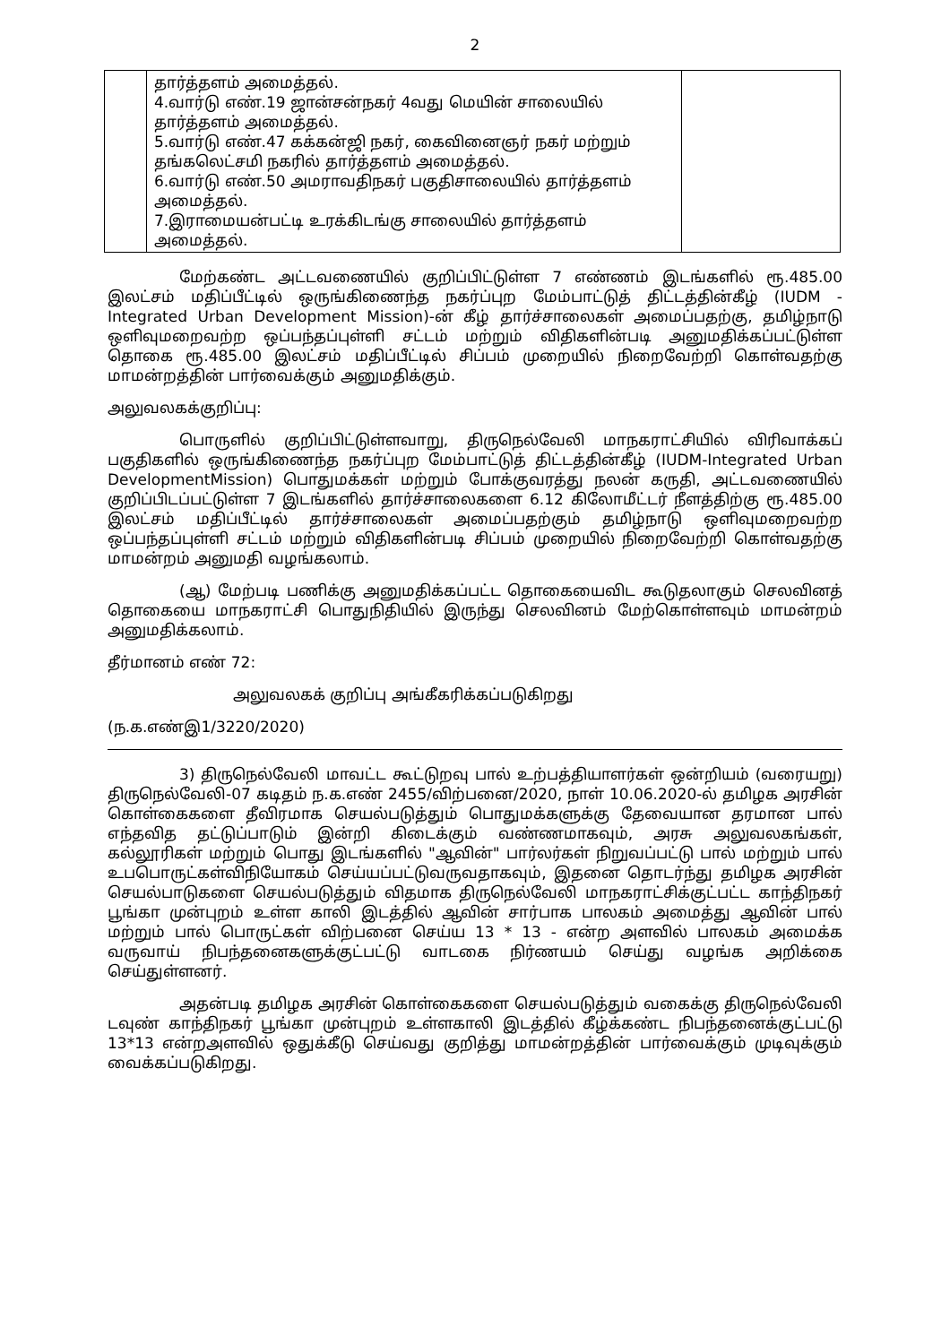2
| | தார்த்தளம் அமைத்தல். 4.வார்டு எண்.19 ஜான்சன்நகர் 4வது மெயின் சாலையில் தார்த்தளம் அமைத்தல். 5.வார்டு எண்.47 கக்கன்ஜி நகர், கைவினைஞர் நகர் மற்றும் தங்கலெட்சமி நகரில் தார்த்தளம் அமைத்தல். 6.வார்டு எண்.50 அமராவதிநகர் பகுதிசாலையில் தார்த்தளம் அமைத்தல். 7.இராமையன்பட்டி உரக்கிடங்கு சாலையில் தார்த்தளம் அமைத்தல். | |
மேற்கண்ட அட்டவணையில் குறிப்பிட்டுள்ள 7 எண்ணம் இடங்களில் ரூ.485.00 இலட்சம் மதிப்பீட்டில் ஒருங்கிணைந்த நகர்ப்புற மேம்பாட்டுத் திட்டத்தின்கீழ் (IUDM - Integrated Urban Development Mission)-ன் கீழ் தார்ச்சாலைகள் அமைப்பதற்கு, தமிழ்நாடு ஒளிவுமறைவற்ற ஒப்பந்தப்புள்ளி சட்டம் மற்றும் விதிகளின்படி அனுமதிக்கப்பட்டுள்ள தொகை ரூ.485.00 இலட்சம் மதிப்பீட்டில் சிப்பம் முறையில் நிறைவேற்றி கொள்வதற்கு மாமன்றத்தின் பார்வைக்கும் அனுமதிக்கும்.
அலுவலகக்குறிப்பு:
பொருளில் குறிப்பிட்டுள்ளவாறு, திருநெல்வேலி மாநகராட்சியில் விரிவாக்கப் பகுதிகளில் ஒருங்கிணைந்த நகர்ப்புற மேம்பாட்டுத் திட்டத்தின்கீழ் (IUDM-Integrated Urban DevelopmentMission) பொதுமக்கள் மற்றும் போக்குவரத்து நலன் கருதி, அட்டவணையில் குறிப்பிடப்பட்டுள்ள 7 இடங்களில் தார்ச்சாலைகளை 6.12 கிலோமீட்டர் நீளத்திற்கு ரூ.485.00 இலட்சம் மதிப்பீட்டில் தார்ச்சாலைகள் அமைப்பதற்கும் தமிழ்நாடு ஒளிவுமறைவற்ற ஒப்பந்தப்புள்ளி சட்டம் மற்றும் விதிகளின்படி சிப்பம் முறையில் நிறைவேற்றி கொள்வதற்கு மாமன்றம் அனுமதி வழங்கலாம்.
(ஆ) மேற்படி பணிக்கு அனுமதிக்கப்பட்ட தொகையைவிட கூடுதலாகும் செலவினத் தொகையை மாநகராட்சி பொதுநிதியில் இருந்து செலவினம் மேற்கொள்ளவும் மாமன்றம் அனுமதிக்கலாம்.
தீர்மானம் எண் 72:
அலுவலகக் குறிப்பு அங்கீகரிக்கப்படுகிறது
(ந.க.எண்இ1/3220/2020)
3) திருநெல்வேலி மாவட்ட கூட்டுறவு பால் உற்பத்தியாளர்கள் ஒன்றியம் (வரையறு) திருநெல்வேலி-07 கடிதம் ந.க.எண் 2455/விற்பனை/2020, நாள் 10.06.2020-ல் தமிழக அரசின் கொள்கைகளை தீவிரமாக செயல்படுத்தும் பொதுமக்களுக்கு தேவையான தரமான பால் எந்தவித தட்டுப்பாடும் இன்றி கிடைக்கும் வண்ணமாகவும், அரசு அலுவலகங்கள், கல்லூரிகள் மற்றும் பொது இடங்களில் "ஆவின்" பார்லர்கள் நிறுவப்பட்டு பால் மற்றும் பால் உபபொருட்கள்விநியோகம் செய்யப்பட்டுவருவதாகவும், இதனை தொடர்ந்து தமிழக அரசின் செயல்பாடுகளை செயல்படுத்தும் விதமாக திருநெல்வேலி மாநகராட்சிக்குட்பட்ட காந்திநகர் பூங்கா முன்புறம் உள்ள காலி இடத்தில் ஆவின் சார்பாக பாலகம் அமைத்து ஆவின் பால் மற்றும் பால் பொருட்கள் விற்பனை செய்ய 13 * 13 - என்ற அளவில் பாலகம் அமைக்க வருவாய் நிபந்தனைகளுக்குட்பட்டு வாடகை நிர்ணயம் செய்து வழங்க அறிக்கை செய்துள்ளனர்.
அதன்படி தமிழக அரசின் கொள்கைகளை செயல்படுத்தும் வகைக்கு திருநெல்வேலி டவுண் காந்திநகர் பூங்கா முன்புறம் உள்ளகாலி இடத்தில் கீழ்க்கண்ட நிபந்தனைக்குட்பட்டு 13*13 என்றஅளவில் ஒதுக்கீடு செய்வது குறித்து மாமன்றத்தின் பார்வைக்கும் முடிவுக்கும் வைக்கப்படுகிறது.